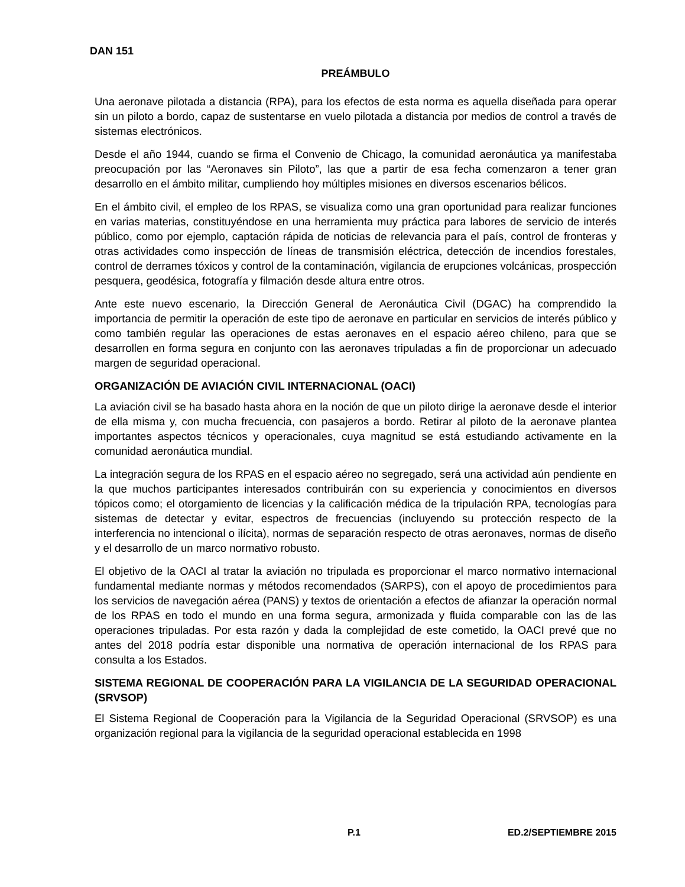DAN 151
PREÁMBULO
Una aeronave pilotada a distancia (RPA), para los efectos de esta norma es aquella diseñada para operar sin un piloto a bordo, capaz de sustentarse en vuelo pilotada a distancia por medios de control a través de sistemas electrónicos.
Desde el año 1944, cuando se firma el Convenio de Chicago, la comunidad aeronáutica ya manifestaba preocupación por las “Aeronaves sin Piloto”, las que a partir de esa fecha comenzaron a tener gran desarrollo en el ámbito militar, cumpliendo hoy múltiples misiones en diversos escenarios bélicos.
En el ámbito civil, el empleo de los RPAS, se visualiza como una gran oportunidad para realizar funciones en varias materias, constituyéndose en una herramienta muy práctica para labores de servicio de interés público, como por ejemplo, captación rápida de noticias de relevancia para el país, control de fronteras y otras actividades como inspección de líneas de transmisión eléctrica, detección de incendios forestales, control de derrames tóxicos y control de la contaminación, vigilancia de erupciones volcánicas, prospección pesquera, geodésica, fotografía y filmación desde altura entre otros.
Ante este nuevo escenario, la Dirección General de Aeronáutica Civil (DGAC) ha comprendido la importancia de permitir la operación de este tipo de aeronave en particular en servicios de interés público y como también regular las operaciones de estas aeronaves en el espacio aéreo chileno, para que se desarrollen en forma segura en conjunto con las aeronaves tripuladas a fin de proporcionar un adecuado margen de seguridad operacional.
ORGANIZACIÓN DE AVIACIÓN CIVIL INTERNACIONAL (OACI)
La aviación civil se ha basado hasta ahora en la noción de que un piloto dirige la aeronave desde el interior de ella misma y, con mucha frecuencia, con pasajeros a bordo. Retirar al piloto de la aeronave plantea importantes aspectos técnicos y operacionales, cuya magnitud se está estudiando activamente en la comunidad aeronáutica mundial.
La integración segura de los RPAS en el espacio aéreo no segregado, será una actividad aún pendiente en la que muchos participantes interesados contribuirán con su experiencia y conocimientos en diversos tópicos como; el otorgamiento de licencias y la calificación médica de la tripulación RPA, tecnologías para sistemas de detectar y evitar, espectros de frecuencias (incluyendo su protección respecto de la interferencia no intencional o ilícita), normas de separación respecto de otras aeronaves, normas de diseño y el desarrollo de un marco normativo robusto.
El objetivo de la OACI al tratar la aviación no tripulada es proporcionar el marco normativo internacional fundamental mediante normas y métodos recomendados (SARPS), con el apoyo de procedimientos para los servicios de navegación aérea (PANS) y textos de orientación a efectos de afianzar la operación normal de los RPAS en todo el mundo en una forma segura, armonizada y fluida comparable con las de las operaciones tripuladas. Por esta razón y dada la complejidad de este cometido, la OACI prevé que no antes del 2018 podría estar disponible una normativa de operación internacional de los RPAS para consulta a los Estados.
SISTEMA REGIONAL DE COOPERACIÓN PARA LA VIGILANCIA DE LA SEGURIDAD OPERACIONAL (SRVSOP)
El Sistema Regional de Cooperación para la Vigilancia de la Seguridad Operacional (SRVSOP) es una organización regional para la vigilancia de la seguridad operacional establecida en 1998
P.1 ED.2/SEPTIEMBRE 2015